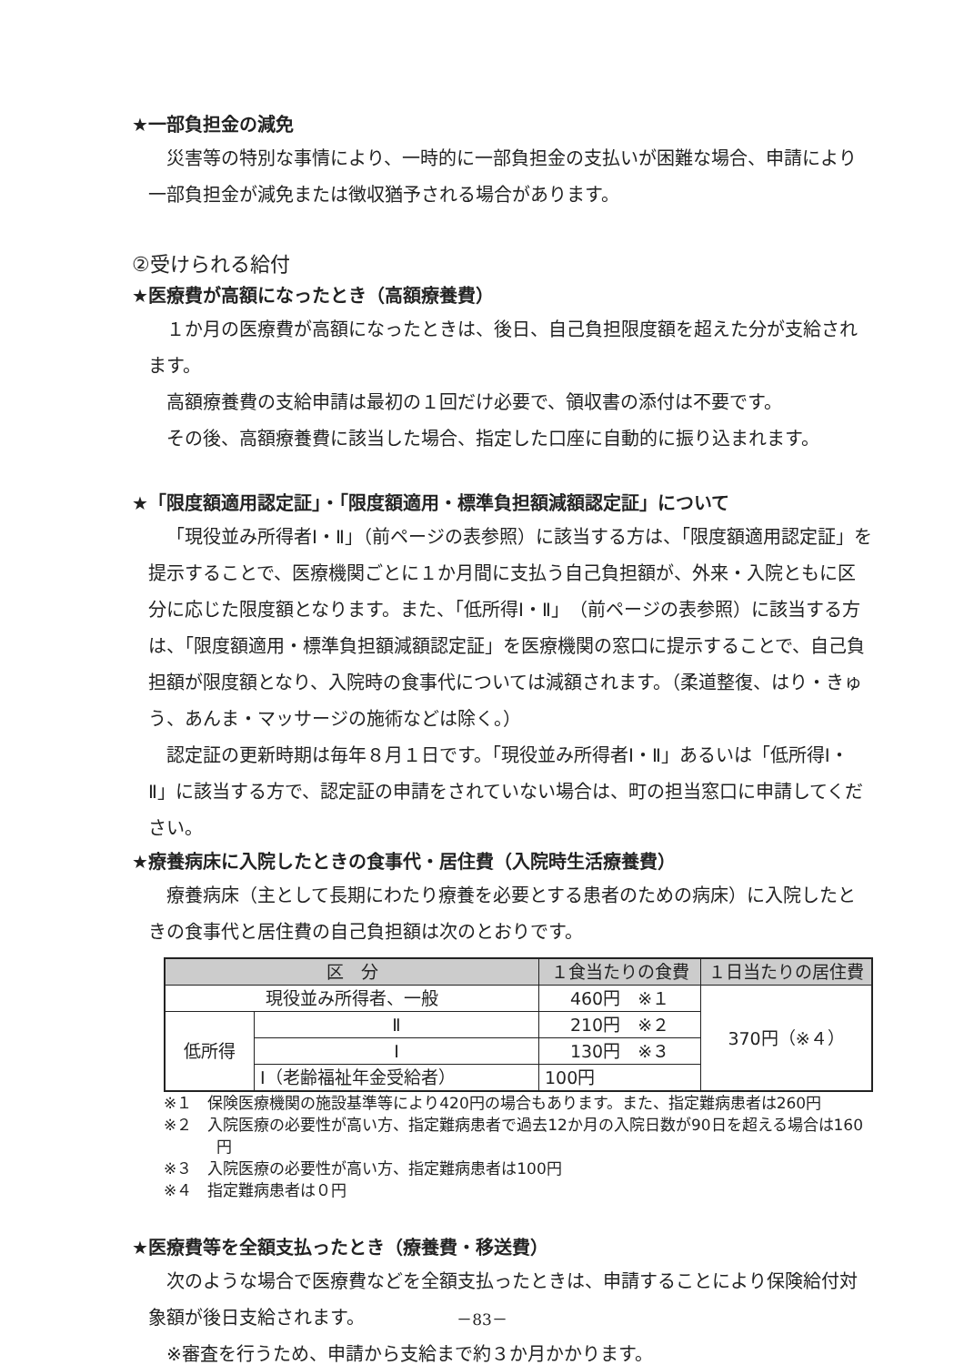★一部負担金の減免
災害等の特別な事情により、一時的に一部負担金の支払いが困難な場合、申請により一部負担金が減免または徴収猶予される場合があります。
②受けられる給付
★医療費が高額になったとき（高額療養費）
１か月の医療費が高額になったときは、後日、自己負担限度額を超えた分が支給されます。
高額療養費の支給申請は最初の１回だけ必要で、領収書の添付は不要です。
その後、高額療養費に該当した場合、指定した口座に自動的に振り込まれます。
★「限度額適用認定証」・「限度額適用・標準負担額減額認定証」について
「現役並み所得者Ⅰ・Ⅱ」（前ページの表参照）に該当する方は、「限度額適用認定証」を提示することで、医療機関ごとに１か月間に支払う自己負担額が、外来・入院ともに区分に応じた限度額となります。また、「低所得Ⅰ・Ⅱ」（前ページの表参照）に該当する方は、「限度額適用・標準負担額減額認定証」を医療機関の窓口に提示することで、自己負担額が限度額となり、入院時の食事代については減額されます。（柔道整復、はり・きゅう、あんま・マッサージの施術などは除く。）
認定証の更新時期は毎年８月１日です。「現役並み所得者Ⅰ・Ⅱ」あるいは「低所得Ⅰ・Ⅱ」に該当する方で、認定証の申請をされていない場合は、町の担当窓口に申請してください。
★療養病床に入院したときの食事代・居住費（入院時生活療養費）
療養病床（主として長期にわたり療養を必要とする患者のための病床）に入院したときの食事代と居住費の自己負担額は次のとおりです。
| 区 分 | | １食当たりの食費 | １日当たりの居住費 |
| --- | --- | --- | --- |
| 現役並み所得者、一般 | | 460円 ※１ | 370円（※４） |
| 低所得 | Ⅱ | 210円 ※２ | |
| | Ⅰ | 130円 ※３ | |
| | Ⅰ（老齢福祉年金受給者） | 100円 | |
※１　保険医療機関の施設基準等により420円の場合もあります。また、指定難病患者は260円
※２　入院医療の必要性が高い方、指定難病患者で過去12か月の入院日数が90日を超える場合は160円
※３　入院医療の必要性が高い方、指定難病患者は100円
※４　指定難病患者は０円
★医療費等を全額支払ったとき（療養費・移送費）
次のような場合で医療費などを全額支払ったときは、申請することにより保険給付対象額が後日支給されます。
※審査を行うため、申請から支給まで約３か月かかります。
－83－